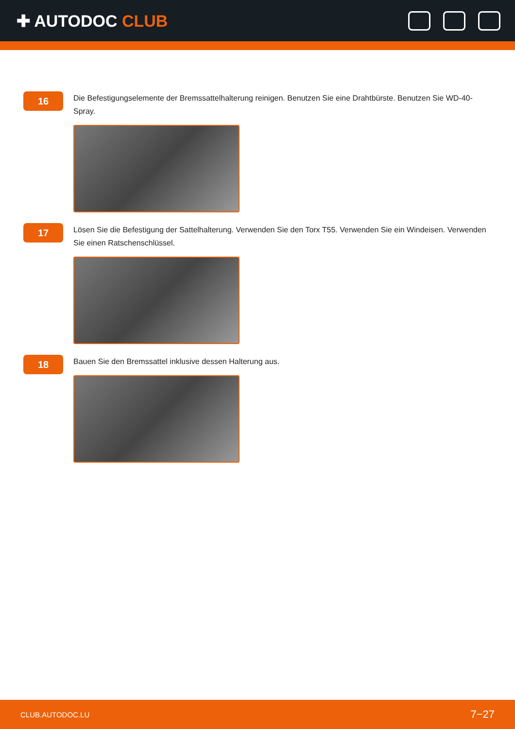✚ AUTODOC CLUB
16
Die Befestigungselemente der Bremssattelhalterung reinigen. Benutzen Sie eine Drahtbürste. Benutzen Sie WD-40-Spray.
17
Lösen Sie die Befestigung der Sattelhalterung. Verwenden Sie den Torx T55. Verwenden Sie ein Windeisen. Verwenden Sie einen Ratschenschlüssel.
18
Bauen Sie den Bremssattel inklusive dessen Halterung aus.
CLUB.AUTODOC.LU 7−27